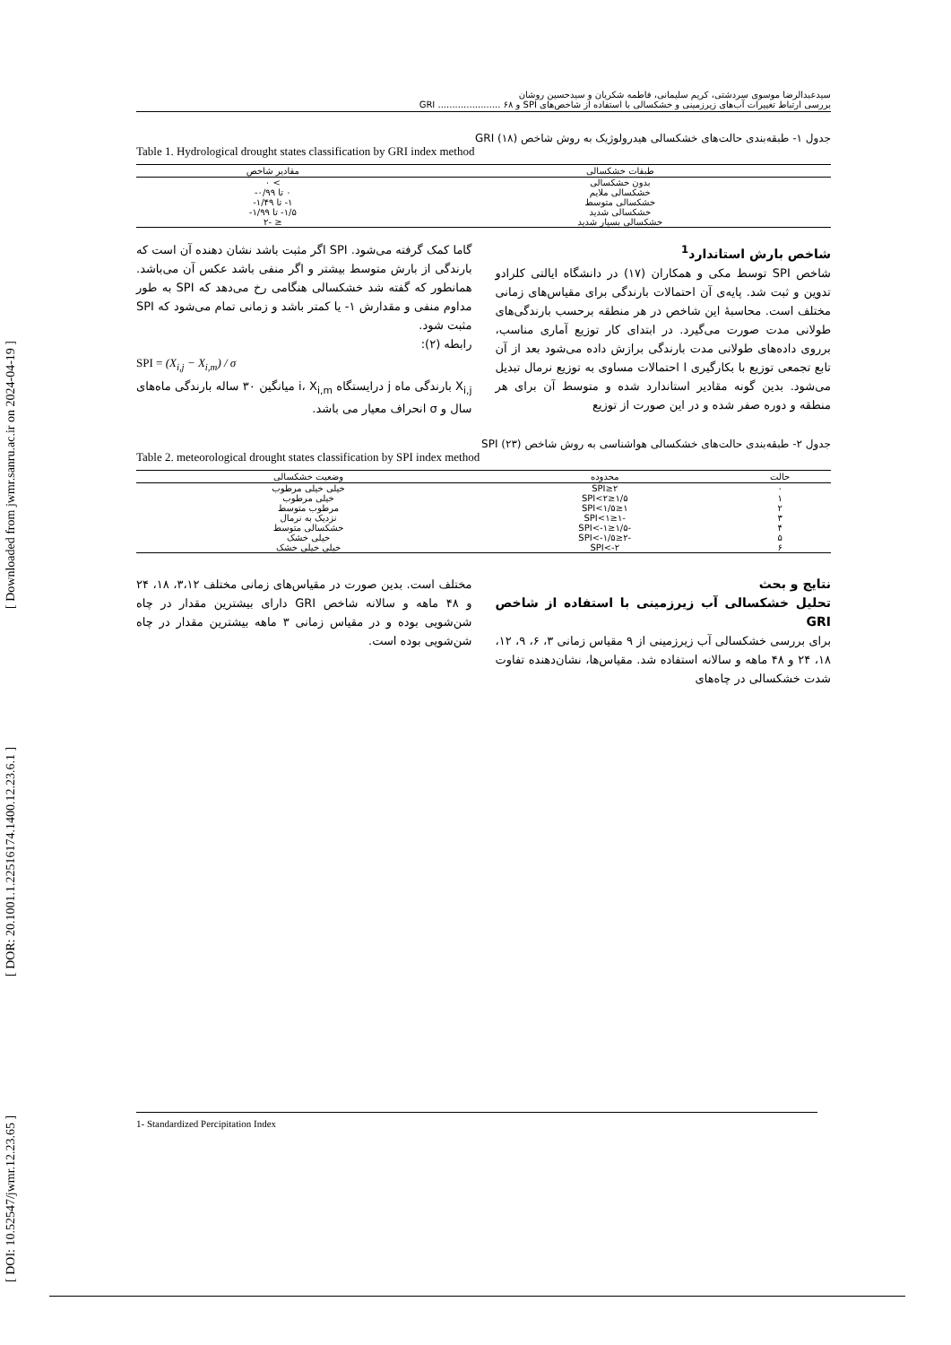[ DOI: 10.52547/jwmr.12.23.65 ] [ DOR: 20.1001.1.22516174.1400.12.23.6.1 ] [ Downloaded from jwmr.sanru.ac.ir on 2024-04-19 ]
سیدعبدالرضا موسوی سردشتی، کریم سلیمانی، فاطمه شکریان و سیدحسین روشان
بررسی ارتباط تغییرات آب‌های زیرزمینی و خشکسالی با استفاده از شاخص‌های SPI و GRI ...................... ۶۸
جدول ۱- طبقه‌بندی حالت‌های خشکسالی هیدرولوژیک به روش شاخص GRI (۱۸)
Table 1. Hydrological drought states classification by GRI index method
| طبقات خشکسالی | مقادیر شاخص |
| --- | --- |
| بدون خشکسالی | > ۰ |
| خشکسالی ملایم | ۰ تا ۰/۹۹- |
| خشکسالی متوسط | ۱- تا ۱/۴۹- |
| خشکسالی شدید | ۱/۵- تا ۱/۹۹- |
| خشکسالی بسیار شدید | ≤ -۲ |
شاخص بارش استاندارد<sup>1</sup>
شاخص SPI توسط مکی و همکاران (۱۷) در دانشگاه ایالتی کلرادو تدوین و ثبت شد. پایه‌ی آن احتمالات بارندگی برای مقیاس‌های زمانی مختلف است. محاسبهٔ این شاخص در هر منطقه برحسب بارندگی‌های طولانی مدت صورت می‌گیرد. در ابتدای کار توزیع آماری مناسب، برروی داده‌های طولانی مدت بارندگی برازش داده می‌شود بعد از آن تابع تجمعی توزیع با بکارگیری ا احتمالات مساوی به توزیع نرمال تبدیل می‌شود. بدین گونه مقادیر استاندارد شده و متوسط آن برای هر منطقه و دوره صفر شده و در این صورت از توزیع
گاما کمک گرفته می‌شود. SPI اگر مثبت باشد نشان دهنده آن است که بارندگی از بارش متوسط بیشتر و اگر منفی باشد عکس آن می‌باشد. همانطور که گفته شد خشکسالی هنگامی رخ می‌دهد که SPI به طور مداوم منفی و مقدارش ۱- یا کمتر باشد و زمانی تمام می‌شود که SPI مثبت شود.
رابطه (۲):
SPI = (X<sub>i,j</sub> − X<sub>i,m</sub>) / σ
X<sub>i,j</sub> بارندگی ماه j درایستگاه i، X<sub>i,m</sub> میانگین ۳۰ ساله بارندگی ماه‌های سال و σ انحراف معیار می باشد.
جدول ۲- طبقه‌بندی حالت‌های خشکسالی هواشناسی به روش شاخص SPI (۲۳)
Table 2. meteorological drought states classification by SPI index method
| حالت | محدوده | وضعیت خشکسالی |
| --- | --- | --- |
| ۰ | ۲≤SPI | خیلی خیلی مرطوب |
| ۱ | ۱/۵≤SPI<۲ | خیلی مرطوب |
| ۲ | ۱≤SPI<۱/۵ | مرطوب متوسط |
| ۳ | -۱≤SPI<۱ | نزدیک به نرمال |
| ۴ | -۱/۵≤SPI<-۱ | خشکسالی متوسط |
| ۵ | -۲≤SPI<-۱/۵ | خیلی خشک |
| ۶ | SPI<-۲ | خیلی خیلی خشک |
نتایج و بحث
تحلیل خشکسالی آب زیرزمینی با استفاده از شاخص GRI
برای بررسی خشکسالی آب زیرزمینی از ۹ مقیاس زمانی ۳، ۶، ۹، ۱۲، ۱۸، ۲۴ و ۴۸ ماهه و سالانه استفاده شد. مقیاس‌ها، نشان‌دهنده تفاوت شدت خشکسالی در چاه‌های
مختلف است. بدین صورت در مقیاس‌های زمانی مختلف ۳،۱۲، ۱۸، ۲۴ و ۴۸ ماهه و سالانه شاخص GRI دارای بیشترین مقدار در چاه شن‌شویی بوده و در مقیاس زمانی ۳ ماهه بیشترین مقدار در چاه شن‌شویی بوده است.
1- Standardized Percipitation Index